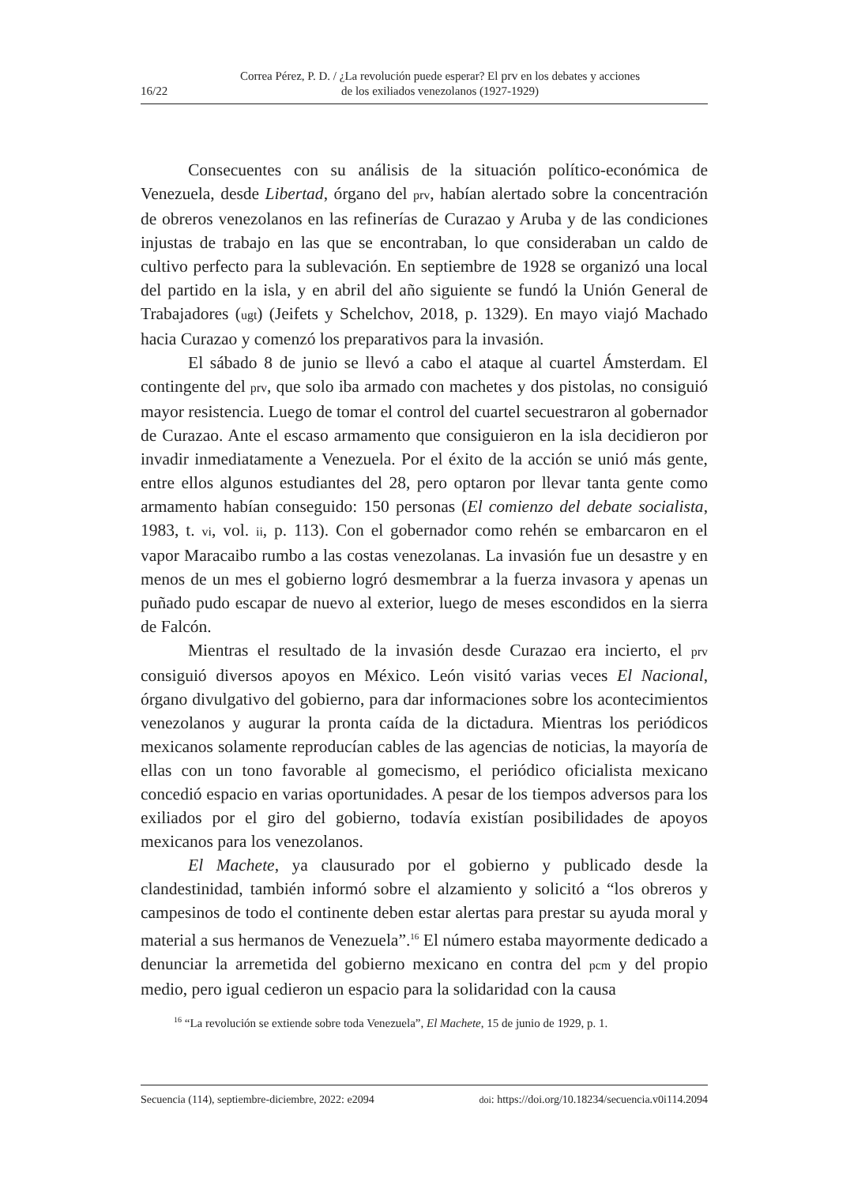16/22 Correa Pérez, P. D. / ¿La revolución puede esperar? El prv en los debates y acciones
de los exiliados venezolanos (1927-1929)
Consecuentes con su análisis de la situación político-económica de Venezuela, desde Libertad, órgano del prv, habían alertado sobre la concentración de obreros venezolanos en las refinerías de Curazao y Aruba y de las condiciones injustas de trabajo en las que se encontraban, lo que consideraban un caldo de cultivo perfecto para la sublevación. En septiembre de 1928 se organizó una local del partido en la isla, y en abril del año siguiente se fundó la Unión General de Trabajadores (ugt) (Jeifets y Schelchov, 2018, p. 1329). En mayo viajó Machado hacia Curazao y comenzó los preparativos para la invasión.
El sábado 8 de junio se llevó a cabo el ataque al cuartel Ámsterdam. El contingente del prv, que solo iba armado con machetes y dos pistolas, no consiguió mayor resistencia. Luego de tomar el control del cuartel secuestraron al gobernador de Curazao. Ante el escaso armamento que consiguieron en la isla decidieron por invadir inmediatamente a Venezuela. Por el éxito de la acción se unió más gente, entre ellos algunos estudiantes del 28, pero optaron por llevar tanta gente como armamento habían conseguido: 150 personas (El comienzo del debate socialista, 1983, t. vi, vol. ii, p. 113). Con el gobernador como rehén se embarcaron en el vapor Maracaibo rumbo a las costas venezolanas. La invasión fue un desastre y en menos de un mes el gobierno logró desmembrar a la fuerza invasora y apenas un puñado pudo escapar de nuevo al exterior, luego de meses escondidos en la sierra de Falcón.
Mientras el resultado de la invasión desde Curazao era incierto, el prv consiguió diversos apoyos en México. León visitó varias veces El Nacional, órgano divulgativo del gobierno, para dar informaciones sobre los acontecimientos venezolanos y augurar la pronta caída de la dictadura. Mientras los periódicos mexicanos solamente reproducían cables de las agencias de noticias, la mayoría de ellas con un tono favorable al gomecismo, el periódico oficialista mexicano concedió espacio en varias oportunidades. A pesar de los tiempos adversos para los exiliados por el giro del gobierno, todavía existían posibilidades de apoyos mexicanos para los venezolanos.
El Machete, ya clausurado por el gobierno y publicado desde la clandestinidad, también informó sobre el alzamiento y solicitó a “los obreros y campesinos de todo el continente deben estar alertas para prestar su ayuda moral y material a sus hermanos de Venezuela”.<sup>16</sup> El número estaba mayormente dedicado a denunciar la arremetida del gobierno mexicano en contra del pcm y del propio medio, pero igual cedieron un espacio para la solidaridad con la causa
<sup>16</sup> “La revolución se extiende sobre toda Venezuela”, El Machete, 15 de junio de 1929, p. 1.
Secuencia (114), septiembre-diciembre, 2022: e2094 doi: https://doi.org/10.18234/secuencia.v0i114.2094